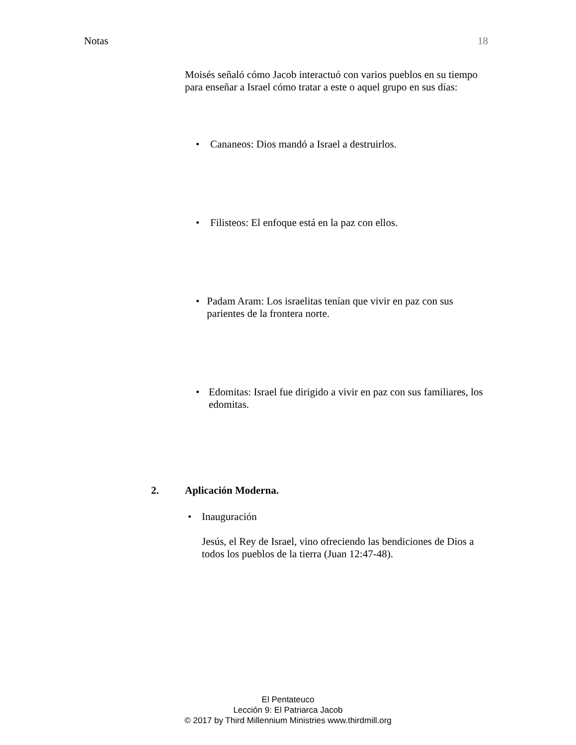Notas 18
Moisés señaló cómo Jacob interactuó con varios pueblos en su tiempo para enseñar a Israel cómo tratar a este o aquel grupo en sus días:
• Cananeos: Dios mandó a Israel a destruirlos.
• Filisteos: El enfoque está en la paz con ellos.
• Padam Aram: Los israelitas tenían que vivir en paz con sus parientes de la frontera norte.
• Edomitas: Israel fue dirigido a vivir en paz con sus familiares, los edomitas.
2. Aplicación Moderna.
• Inauguración
Jesús, el Rey de Israel, vino ofreciendo las bendiciones de Dios a todos los pueblos de la tierra (Juan 12:47-48).
El Pentateuco
Lección 9: El Patriarca Jacob
© 2017 by Third Millennium Ministries www.thirdmill.org